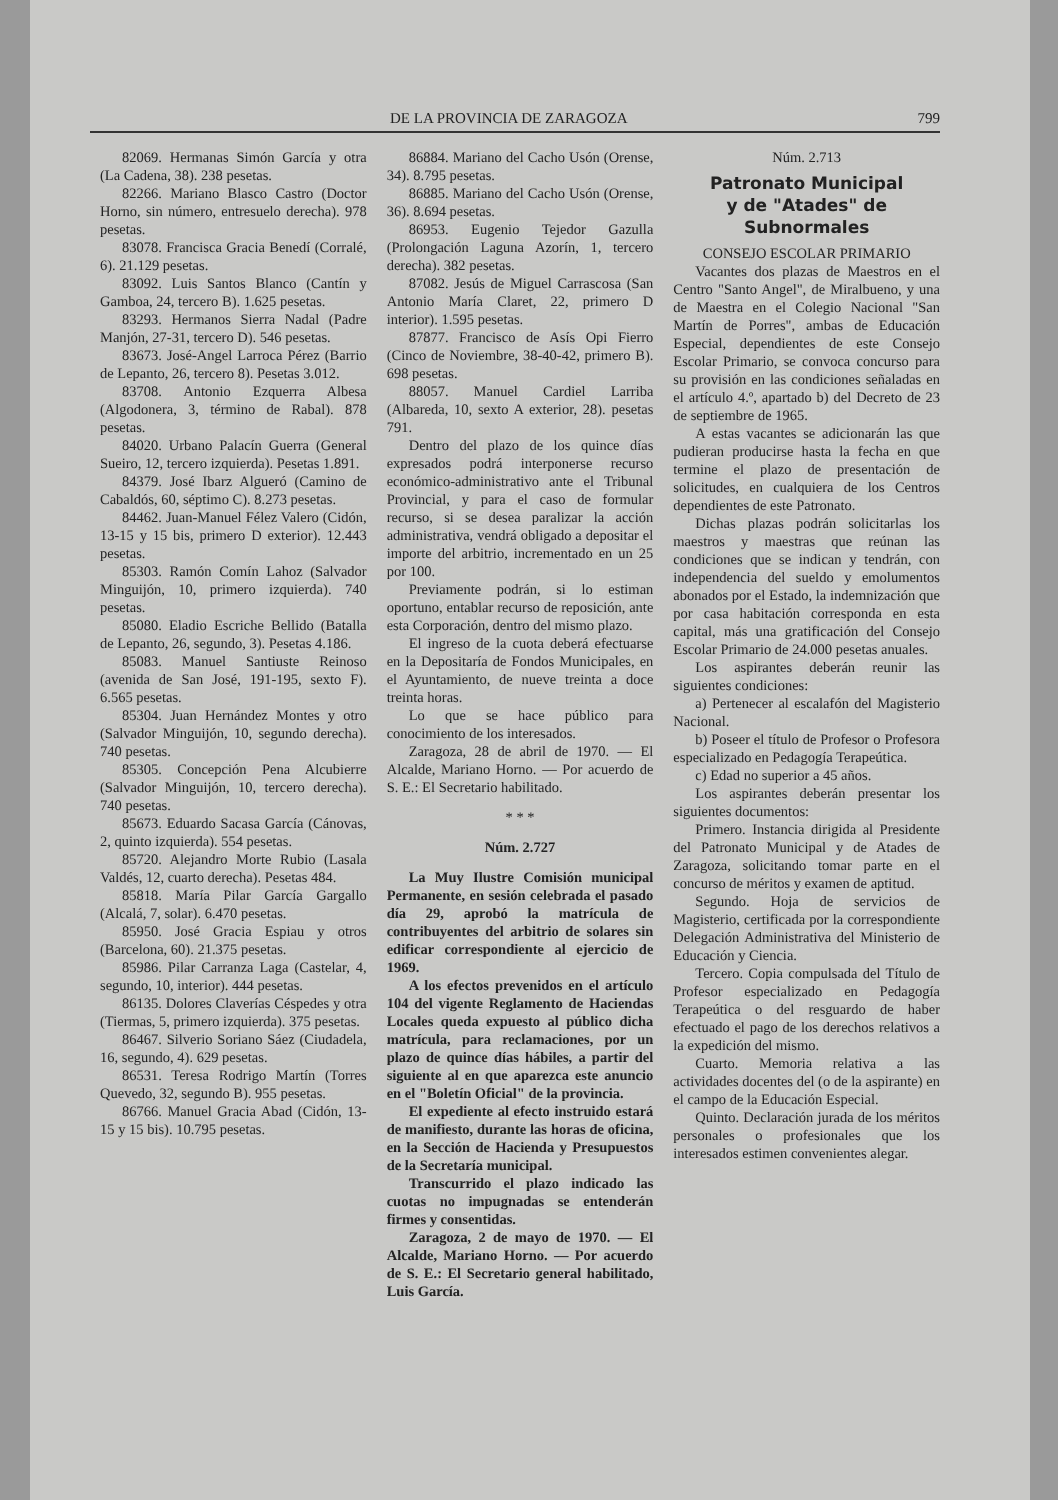DE LA PROVINCIA DE ZARAGOZA 799
82069. Hermanas Simón García y otra (La Cadena, 38). 238 pesetas.
82266. Mariano Blasco Castro (Doctor Horno, sin número, entresuelo derecha). 978 pesetas.
83078. Francisca Gracia Benedí (Corralé, 6). 21.129 pesetas.
83092. Luis Santos Blanco (Cantín y Gamboa, 24, tercero B). 1.625 pesetas.
83293. Hermanos Sierra Nadal (Padre Manjón, 27-31, tercero D). 546 pesetas.
83673. José-Angel Larroca Pérez (Barrio de Lepanto, 26, tercero 8). Pesetas 3.012.
83708. Antonio Ezquerra Albesa (Algodonera, 3, término de Rabal). 878 pesetas.
84020. Urbano Palacín Guerra (General Sueiro, 12, tercero izquierda). Pesetas 1.891.
84379. José Ibarz Algueró (Camino de Cabaldós, 60, séptimo C). 8.273 pesetas.
84462. Juan-Manuel Félez Valero (Cidón, 13-15 y 15 bis, primero D exterior). 12.443 pesetas.
85303. Ramón Comín Lahoz (Salvador Minguijón, 10, primero izquierda). 740 pesetas.
85080. Eladio Escriche Bellido (Batalla de Lepanto, 26, segundo, 3). Pesetas 4.186.
85083. Manuel Santiuste Reinoso (avenida de San José, 191-195, sexto F). 6.565 pesetas.
85304. Juan Hernández Montes y otro (Salvador Minguijón, 10, segundo derecha). 740 pesetas.
85305. Concepción Pena Alcubierre (Salvador Minguijón, 10, tercero derecha). 740 pesetas.
85673. Eduardo Sacasa García (Cánovas, 2, quinto izquierda). 554 pesetas.
85720. Alejandro Morte Rubio (Lasala Valdés, 12, cuarto derecha). Pesetas 484.
85818. María Pilar García Gargallo (Alcalá, 7, solar). 6.470 pesetas.
85950. José Gracia Espiau y otros (Barcelona, 60). 21.375 pesetas.
85986. Pilar Carranza Laga (Castelar, 4, segundo, 10, interior). 444 pesetas.
86135. Dolores Claverías Céspedes y otra (Tiermas, 5, primero izquierda). 375 pesetas.
86467. Silverio Soriano Sáez (Ciudadela, 16, segundo, 4). 629 pesetas.
86531. Teresa Rodrigo Martín (Torres Quevedo, 32, segundo B). 955 pesetas.
86766. Manuel Gracia Abad (Cidón, 13-15 y 15 bis). 10.795 pesetas.
86884. Mariano del Cacho Usón (Orense, 34). 8.795 pesetas.
86885. Mariano del Cacho Usón (Orense, 36). 8.694 pesetas.
86953. Eugenio Tejedor Gazulla (Prolongación Laguna Azorín, 1, tercero derecha). 382 pesetas.
87082. Jesús de Miguel Carrascosa (San Antonio María Claret, 22, primero D interior). 1.595 pesetas.
87877. Francisco de Asís Opi Fierro (Cinco de Noviembre, 38-40-42, primero B). 698 pesetas.
88057. Manuel Cardiel Larriba (Albareda, 10, sexto A exterior, 28). pesetas 791.
Dentro del plazo de los quince días expresados podrá interponerse recurso económico-administrativo ante el Tribunal Provincial, y para el caso de formular recurso, si se desea paralizar la acción administrativa, vendrá obligado a depositar el importe del arbitrio, incrementado en un 25 por 100.
Previamente podrán, si lo estiman oportuno, entablar recurso de reposición, ante esta Corporación, dentro del mismo plazo.
El ingreso de la cuota deberá efectuarse en la Depositaría de Fondos Municipales, en el Ayuntamiento, de nueve treinta a doce treinta horas.
Lo que se hace público para conocimiento de los interesados.
Zaragoza, 28 de abril de 1970. — El Alcalde, Mariano Horno. — Por acuerdo de S. E.: El Secretario habilitado.
* * *
Núm. 2.727
La Muy Ilustre Comisión municipal Permanente, en sesión celebrada el pasado día 29, aprobó la matrícula de contribuyentes del arbitrio de solares sin edificar correspondiente al ejercicio de 1969.
A los efectos prevenidos en el artículo 104 del vigente Reglamento de Haciendas Locales queda expuesto al público dicha matrícula, para reclamaciones, por un plazo de quince días hábiles, a partir del siguiente al en que aparezca este anuncio en el "Boletín Oficial" de la provincia.
El expediente al efecto instruido estará de manifiesto, durante las horas de oficina, en la Sección de Hacienda y Presupuestos de la Secretaría municipal.
Transcurrido el plazo indicado las cuotas no impugnadas se entenderán firmes y consentidas.
Zaragoza, 2 de mayo de 1970. — El Alcalde, Mariano Horno. — Por acuerdo de S. E.: El Secretario general habilitado, Luis García.
Núm. 2.713
Patronato Municipal
y de "Atades" de Subnormales
CONSEJO ESCOLAR PRIMARIO
Vacantes dos plazas de Maestros en el Centro "Santo Angel", de Miralbueno, y una de Maestra en el Colegio Nacional "San Martín de Porres", ambas de Educación Especial, dependientes de este Consejo Escolar Primario, se convoca concurso para su provisión en las condiciones señaladas en el artículo 4.º, apartado b) del Decreto de 23 de septiembre de 1965.
A estas vacantes se adicionarán las que pudieran producirse hasta la fecha en que termine el plazo de presentación de solicitudes, en cualquiera de los Centros dependientes de este Patronato.
Dichas plazas podrán solicitarlas los maestros y maestras que reúnan las condiciones que se indican y tendrán, con independencia del sueldo y emolumentos abonados por el Estado, la indemnización que por casa habitación corresponda en esta capital, más una gratificación del Consejo Escolar Primario de 24.000 pesetas anuales.
Los aspirantes deberán reunir las siguientes condiciones:
a) Pertenecer al escalafón del Magisterio Nacional.
b) Poseer el título de Profesor o Profesora especializado en Pedagogía Terapeútica.
c) Edad no superior a 45 años.
Los aspirantes deberán presentar los siguientes documentos:
Primero. Instancia dirigida al Presidente del Patronato Municipal y de Atades de Zaragoza, solicitando tomar parte en el concurso de méritos y examen de aptitud.
Segundo. Hoja de servicios de Magisterio, certificada por la correspondiente Delegación Administrativa del Ministerio de Educación y Ciencia.
Tercero. Copia compulsada del Título de Profesor especializado en Pedagogía Terapeútica o del resguardo de haber efectuado el pago de los derechos relativos a la expedición del mismo.
Cuarto. Memoria relativa a las actividades docentes del (o de la aspirante) en el campo de la Educación Especial.
Quinto. Declaración jurada de los méritos personales o profesionales que los interesados estimen convenientes alegar.